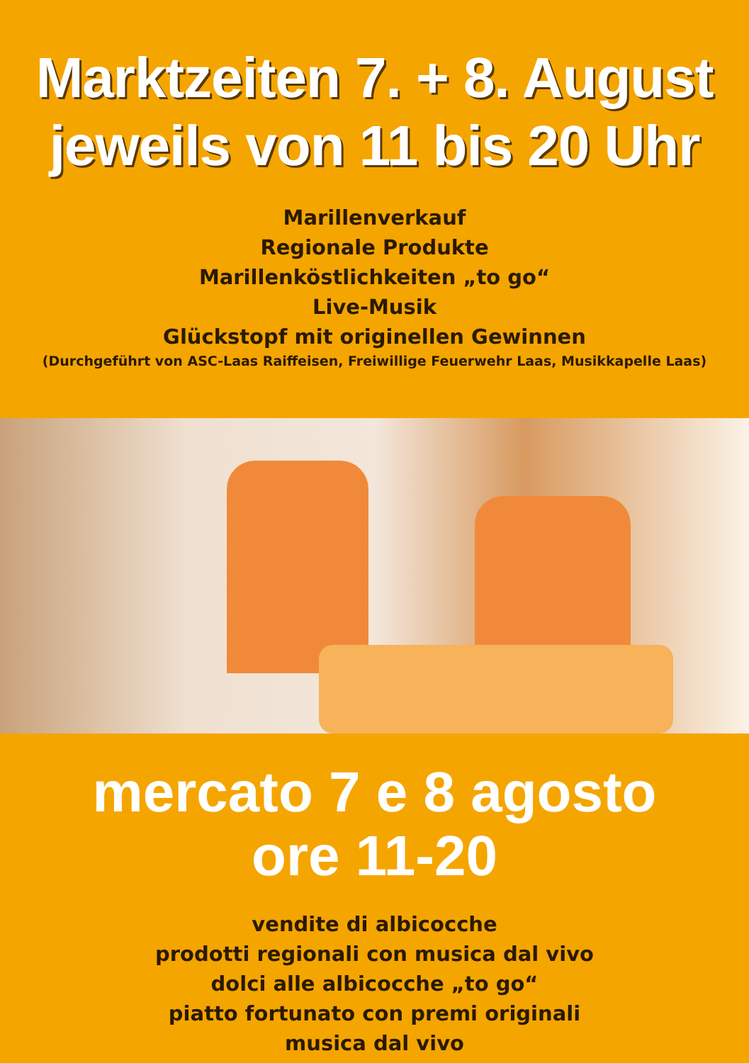Marktzeiten 7. + 8. August
jeweils von 11 bis 20 Uhr
Marillenverkauf
Regionale Produkte
Marillenköstlichkeiten „to go“
Live-Musik
Glückstopf mit originellen Gewinnen
(Durchgeführt von ASC-Laas Raiffeisen, Freiwillige Feuerwehr Laas, Musikkapelle Laas)
mercato 7 e 8 agosto
ore 11-20
vendite di albicocche
prodotti regionali con musica dal vivo
dolci alle albicocche „to go“
piatto fortunato con premi originali
musica dal vivo